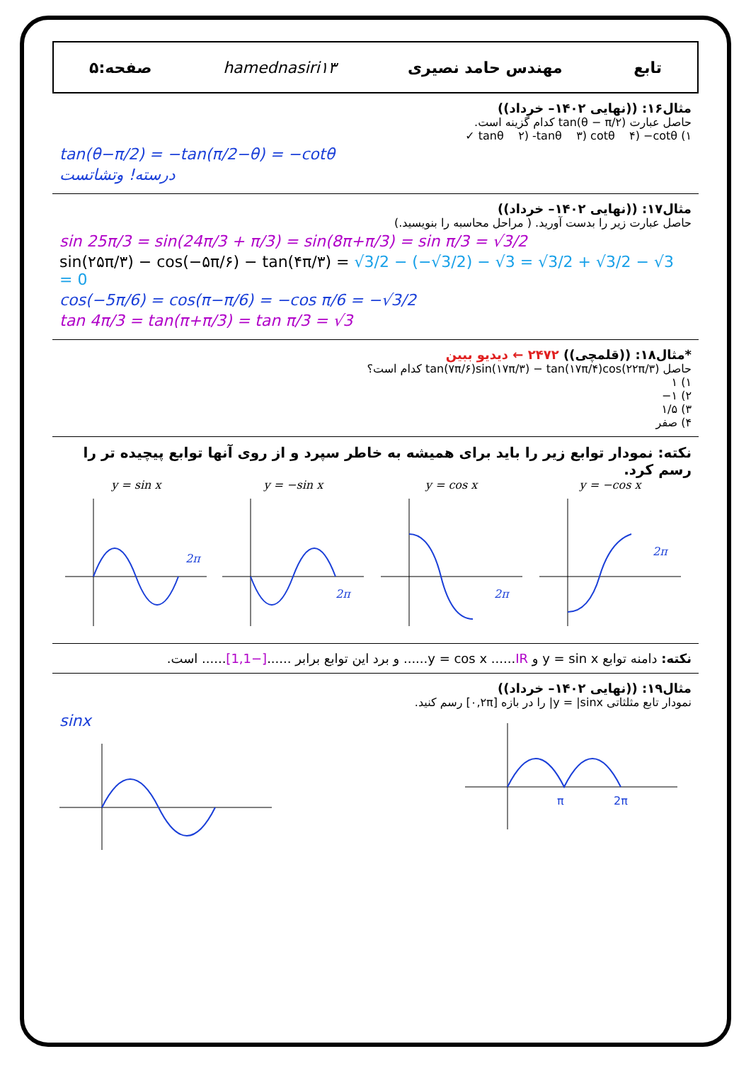تابع مهندس حامد نصیری hamednasiri۱۳ صفحه:۵
مثال۱۶: ((نهایی ۱۴۰۲– خرداد))
حاصل عبارت tan(θ − π/۲) کدام گزینه است.
۱) tanθ ۲) -tanθ ۳) cotθ ۴) −cotθ ✓
tan(θ−π/2) = −tan(π/2−θ) = −cotθ
درسته! وتشاتست
مثال۱۷: ((نهایی ۱۴۰۲– خرداد))
حاصل عبارت زیر را بدست آورید. ( مراحل محاسبه را بنویسید.)
sin 25π/3 = sin(24π/3 + π/3) = sin(8π+π/3) = sin π/3 = √3/2
sin(۲۵π/۳) − cos(−۵π/۶) − tan(۴π/۳) = √3/2 − (−√3/2) − √3 = √3/2 + √3/2 − √3 = 0
cos(−5π/6) = cos(π−π/6) = −cos π/6 = −√3/2
tan 4π/3 = tan(π+π/3) = tan π/3 = √3
*مثال۱۸: ((قلمچی)) ۲۴۷۲ ← دیدیو ببین
حاصل tan(۷π/۶)sin(۱۷π/۳) − tan(۱۷π/۴)cos(۲۲π/۳) کدام است؟
۱) ۱
۲) ۱−
۳) ۱/۵
۴) صفر
نکته: نمودار توابع زیر را باید برای همیشه به خاطر سپرد و از روی آنها توابع پیچیده تر را رسم کرد.
y = sin x
2π
y = −sin x
2π
y = cos x
2π
y = −cos x
2π
نکته: دامنه توابع y = sin x و y = cos x ......IR...... و برد این توابع برابر ......[−1,1]...... است.
مثال۱۹: ((نهایی ۱۴۰۲– خرداد))
نمودار تابع مثلثاتی y = |sinx| را در بازه [۰,۲π] رسم کنید.
sinx
π
2π